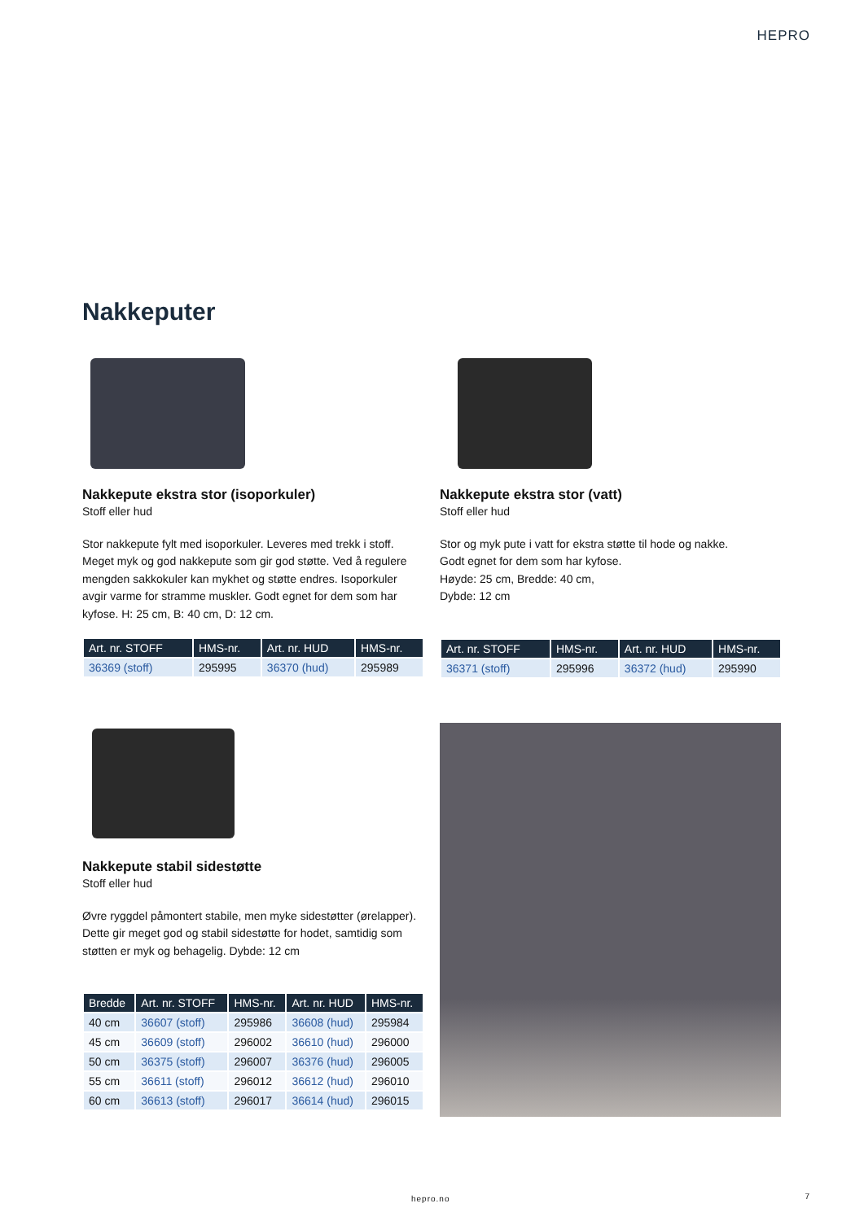HEPRO
Nakkeputer
Nakkepute ekstra stor (isoporkuler)
Stoff eller hud
Stor nakkepute fylt med isoporkuler. Leveres med trekk i stoff. Meget myk og god nakkepute som gir god støtte. Ved å regulere mengden sakkokuler kan mykhet og støtte endres. Isoporkuler avgir varme for stramme muskler. Godt egnet for dem som har kyfose. H: 25 cm, B: 40 cm, D: 12 cm.
| Art. nr. STOFF | HMS-nr. | Art. nr. HUD | HMS-nr. |
| --- | --- | --- | --- |
| 36369 (stoff) | 295995 | 36370 (hud) | 295989 |
Nakkepute ekstra stor (vatt)
Stoff eller hud
Stor og myk pute i vatt for ekstra støtte til hode og nakke.
Godt egnet for dem som har kyfose.
Høyde: 25 cm, Bredde: 40 cm,
Dybde: 12 cm
| Art. nr. STOFF | HMS-nr. | Art. nr. HUD | HMS-nr. |
| --- | --- | --- | --- |
| 36371 (stoff) | 295996 | 36372 (hud) | 295990 |
Nakkepute stabil sidestøtte
Stoff eller hud
Øvre ryggdel påmontert stabile, men myke sidestøtter (ørelapper). Dette gir meget god og stabil sidestøtte for hodet, samtidig som støtten er myk og behagelig. Dybde: 12 cm
| Bredde | Art. nr. STOFF | HMS-nr. | Art. nr. HUD | HMS-nr. |
| --- | --- | --- | --- | --- |
| 40 cm | 36607 (stoff) | 295986 | 36608 (hud) | 295984 |
| 45 cm | 36609 (stoff) | 296002 | 36610 (hud) | 296000 |
| 50 cm | 36375 (stoff) | 296007 | 36376 (hud) | 296005 |
| 55 cm | 36611 (stoff) | 296012 | 36612 (hud) | 296010 |
| 60 cm | 36613 (stoff) | 296017 | 36614 (hud) | 296015 |
hepro.no 7